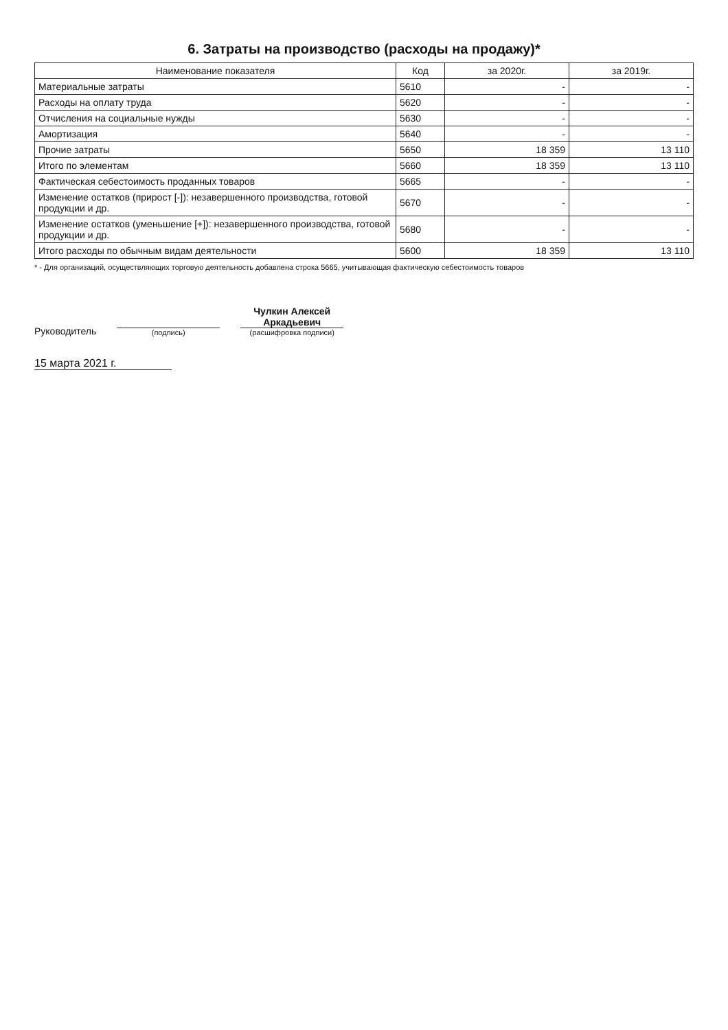6. Затраты на производство (расходы на продажу)*
| Наименование показателя | Код | за 2020г. | за 2019г. |
| --- | --- | --- | --- |
| Материальные затраты | 5610 | - | - |
| Расходы на оплату труда | 5620 | - | - |
| Отчисления на социальные нужды | 5630 | - | - |
| Амортизация | 5640 | - | - |
| Прочие затраты | 5650 | 18 359 | 13 110 |
| Итого по элементам | 5660 | 18 359 | 13 110 |
| Фактическая себестоимость проданных товаров | 5665 | - | - |
| Изменение остатков (прирост [-]): незавершенного производства, готовой продукции и др. | 5670 | - | - |
| Изменение остатков (уменьшение [+]): незавершенного производства, готовой продукции и др. | 5680 | - | - |
| Итого расходы по обычным видам деятельности | 5600 | 18 359 | 13 110 |
* - Для организаций, осуществляющих торговую деятельность добавлена строка 5665, учитывающая фактическую себестоимость товаров
Руководитель
(подпись)
Чулкин Алексей
Аркадьевич
(расшифровка подписи)
15 марта 2021 г.